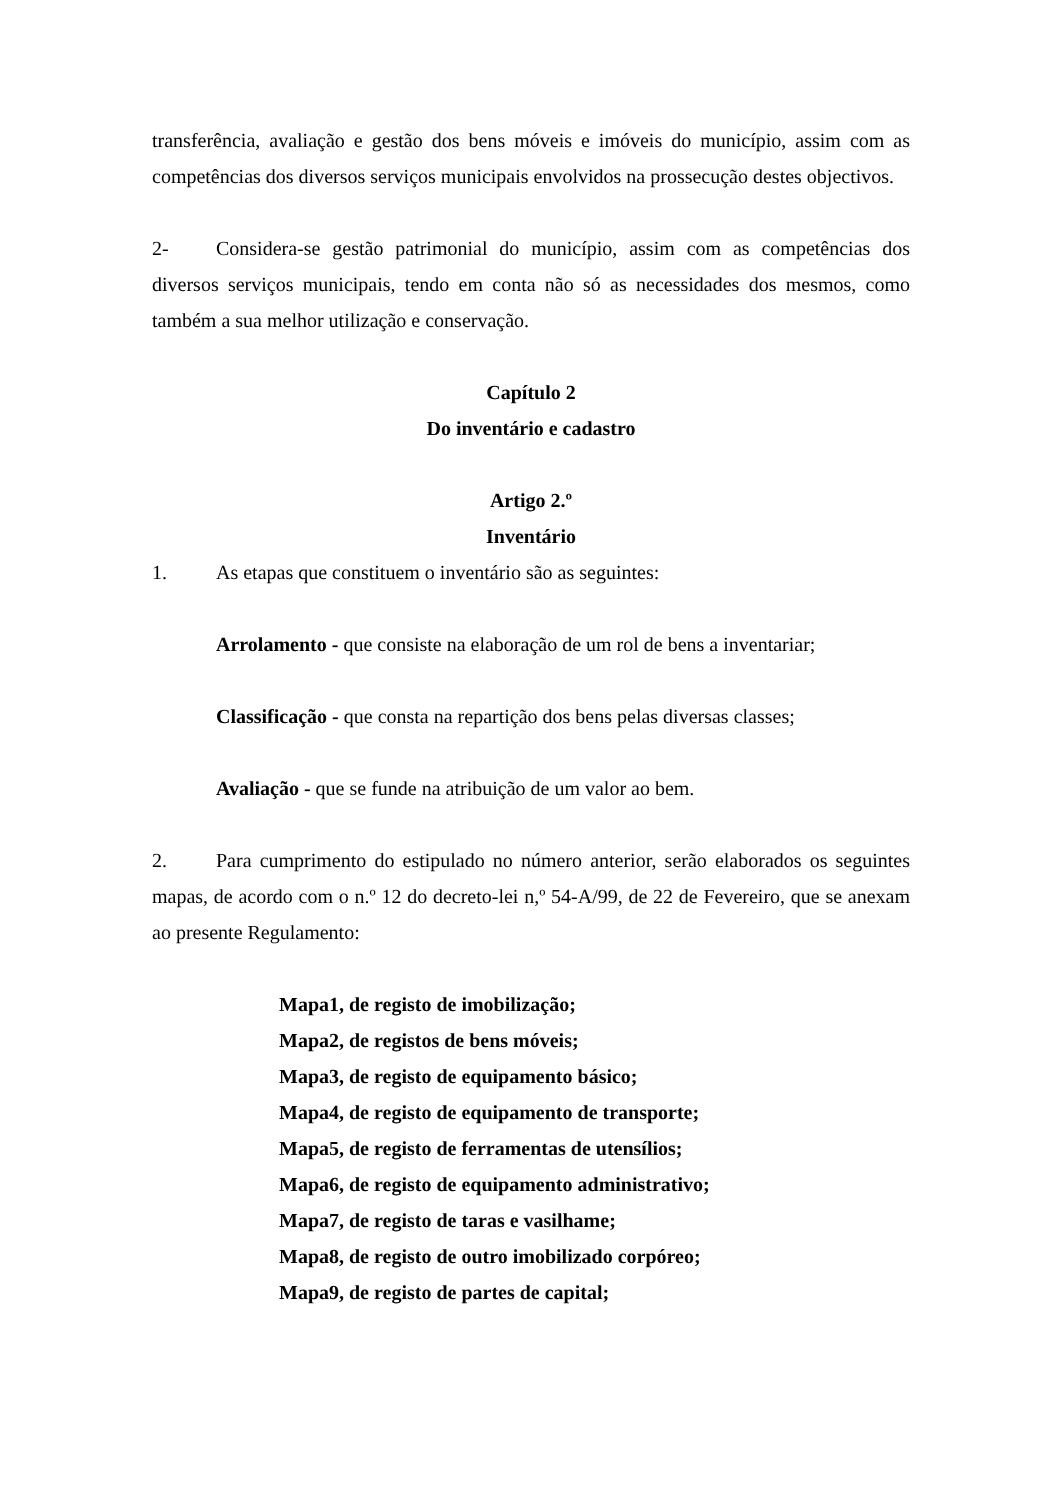transferência, avaliação e gestão dos bens móveis e imóveis do município, assim com as competências dos diversos serviços municipais envolvidos na prossecução destes objectivos.
2- Considera-se gestão patrimonial do município, assim com as competências dos diversos serviços municipais, tendo em conta não só as necessidades dos mesmos, como também a sua melhor utilização e conservação.
Capítulo 2
Do inventário e cadastro
Artigo 2.º
Inventário
1. As etapas que constituem o inventário são as seguintes:
Arrolamento - que consiste na elaboração de um rol de bens a inventariar;
Classificação - que consta na repartição dos bens pelas diversas classes;
Avaliação - que se funde na atribuição de um valor ao bem.
2. Para cumprimento do estipulado no número anterior, serão elaborados os seguintes mapas, de acordo com o n.º 12 do decreto-lei n,º 54-A/99, de 22 de Fevereiro, que se anexam ao presente Regulamento:
Mapa1, de registo de imobilização;
Mapa2, de registos de bens móveis;
Mapa3, de registo de equipamento básico;
Mapa4, de registo de equipamento de transporte;
Mapa5, de registo de ferramentas de utensílios;
Mapa6, de registo de equipamento administrativo;
Mapa7, de registo de taras e vasilhame;
Mapa8, de registo de outro imobilizado corpóreo;
Mapa9, de registo de partes de capital;